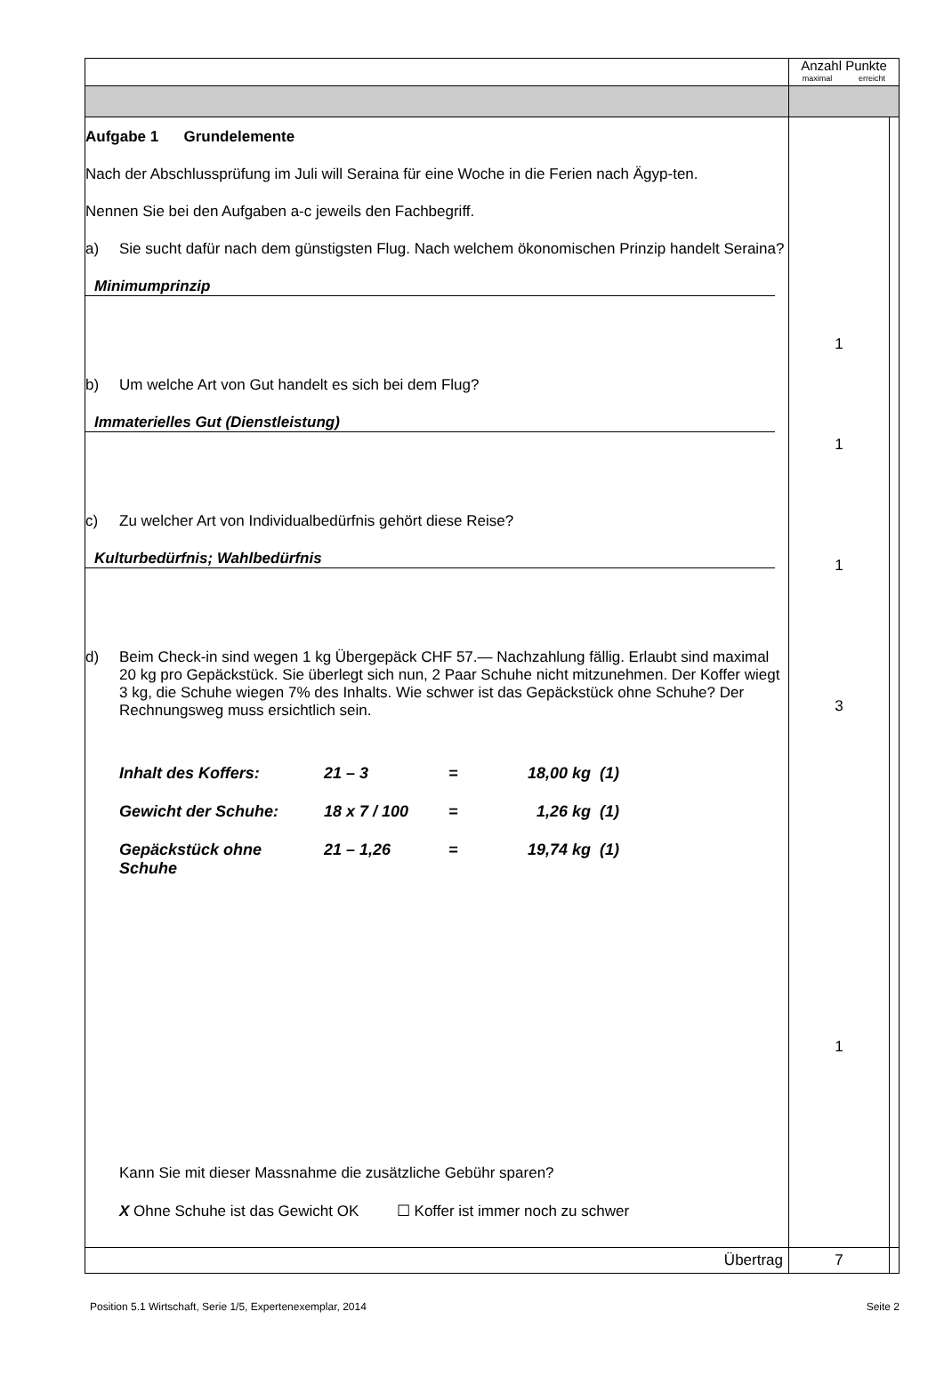| | Anzahl Punkte maximal erreicht | |
| Aufgabe 1 Grundelemente Nach der Abschlussprüfung im Juli will Seraina für eine Woche in die Ferien nach Ägyp-ten. Nennen Sie bei den Aufgaben a-c jeweils den Fachbegriff. a) Sie sucht dafür nach dem günstigsten Flug. Nach welchem ökonomischen Prinzip handelt Seraina? Minimumprinzip b) Um welche Art von Gut handelt es sich bei dem Flug? Immaterielles Gut (Dienstleistung) c) Zu welcher Art von Individualbedürfnis gehört diese Reise? Kulturbedürfnis; Wahlbedürfnis d) Beim Check-in sind wegen 1 kg Übergepäck CHF 57.— Nachzahlung fällig. Erlaubt sind maximal 20 kg pro Gepäckstück. Sie überlegt sich nun, 2 Paar Schuhe nicht mitzunehmen. Der Koffer wiegt 3 kg, die Schuhe wiegen 7% des Inhalts. Wie schwer ist das Gepäckstück ohne Schuhe? Der Rechnungsweg muss ersichtlich sein. Inhalt des Koffers: 21 – 3 = 18,00 kg (1) Gewicht der Schuhe: 18 x 7 / 100 = 1,26 kg (1) Gepäckstück ohne Schuhe 21 – 1,26 = 19,74 kg (1) Kann Sie mit dieser Massnahme die zusätzliche Gebühr sparen? X Ohne Schuhe ist das Gewicht OK ☐ Koffer ist immer noch zu schwer | 1 1 1 3 1 | |
| Übertrag | 7 | |
Position 5.1 Wirtschaft, Serie 1/5, Expertenexemplar, 2014 Seite 2